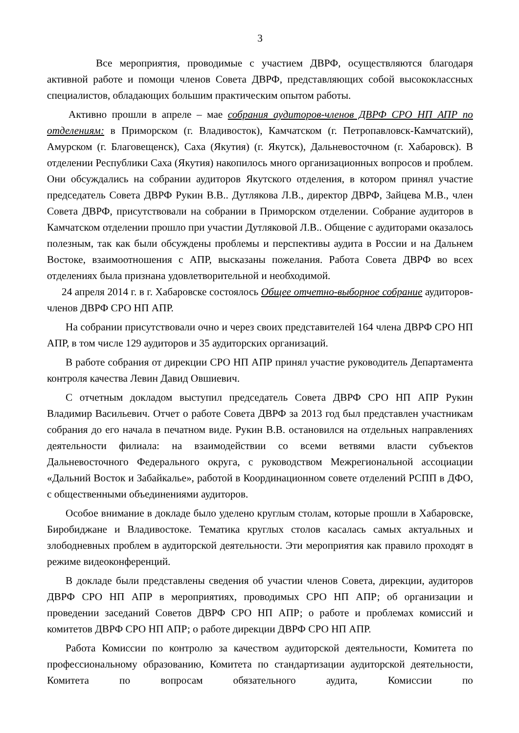3
Все мероприятия, проводимые с участием ДВРФ, осуществляются благодаря активной работе и помощи членов Совета ДВРФ, представляющих собой высококлассных специалистов, обладающих большим практическим опытом работы.
Активно прошли в апреле – мае собрания аудиторов-членов ДВРФ СРО НП АПР по отделениям: в Приморском (г. Владивосток), Камчатском (г. Петропавловск-Камчатский), Амурском (г. Благовещенск), Саха (Якутия) (г. Якутск), Дальневосточном (г. Хабаровск). В отделении Республики Саха (Якутия) накопилось много организационных вопросов и проблем. Они обсуждались на собрании аудиторов Якутского отделения, в котором принял участие председатель Совета ДВРФ Рукин В.В.. Дутлякова Л.В., директор ДВРФ, Зайцева М.В., член Совета ДВРФ, присутствовали на собрании в Приморском отделении. Собрание аудиторов в Камчатском отделении прошло при участии Дутляковой Л.В.. Общение с аудиторами оказалось полезным, так как были обсуждены проблемы и перспективы аудита в России и на Дальнем Востоке, взаимоотношения с АПР, высказаны пожелания. Работа Совета ДВРФ во всех отделениях была признана удовлетворительной и необходимой.
24 апреля 2014 г. в г. Хабаровске состоялось Общее отчетно-выборное собрание аудиторов-членов ДВРФ СРО НП АПР.
На собрании присутствовали очно и через своих представителей 164 члена ДВРФ СРО НП АПР, в том числе 129 аудиторов и 35 аудиторских организаций.
В работе собрания от дирекции СРО НП АПР принял участие руководитель Департамента контроля качества Левин Давид Овшиевич.
С отчетным докладом выступил председатель Совета ДВРФ СРО НП АПР Рукин Владимир Васильевич. Отчет о работе Совета ДВРФ за 2013 год был представлен участникам собрания до его начала в печатном виде. Рукин В.В. остановился на отдельных направлениях деятельности филиала: на взаимодействии со всеми ветвями власти субъектов Дальневосточного Федерального округа, с руководством Межрегиональной ассоциации «Дальний Восток и Забайкалье», работой в Координационном совете отделений РСПП в ДФО, с общественными объединениями аудиторов.
Особое внимание в докладе было уделено круглым столам, которые прошли в Хабаровске, Биробиджане и Владивостоке. Тематика круглых столов касалась самых актуальных и злободневных проблем в аудиторской деятельности. Эти мероприятия как правило проходят в режиме видеоконференций.
В докладе были представлены сведения об участии членов Совета, дирекции, аудиторов ДВРФ СРО НП АПР в мероприятиях, проводимых СРО НП АПР; об организации и проведении заседаний Советов ДВРФ СРО НП АПР; о работе и проблемах комиссий и комитетов ДВРФ СРО НП АПР; о работе дирекции ДВРФ СРО НП АПР.
Работа Комиссии по контролю за качеством аудиторской деятельности, Комитета по профессиональному образованию, Комитета по стандартизации аудиторской деятельности, Комитета по вопросам обязательного аудита, Комиссии по